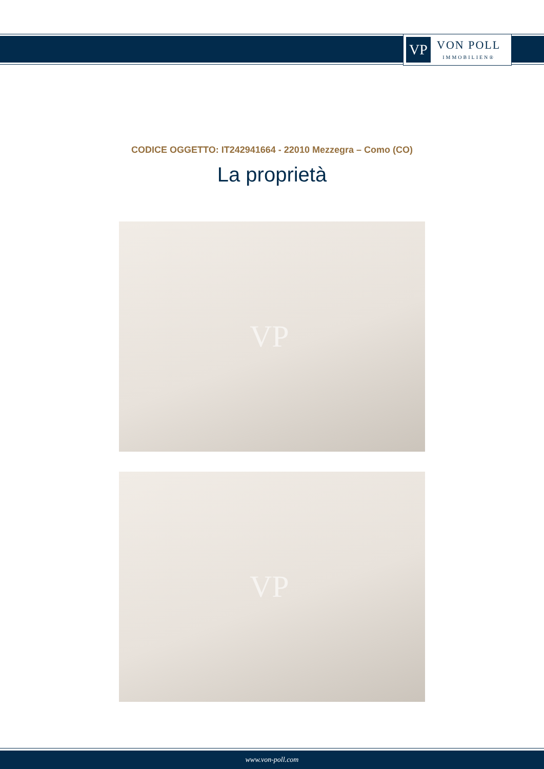VP
VON POLL
IMMOBILIEN®
CODICE OGGETTO: IT242941664 - 22010 Mezzegra – Como (CO)
La proprietà
VP
VP
www.von-poll.com